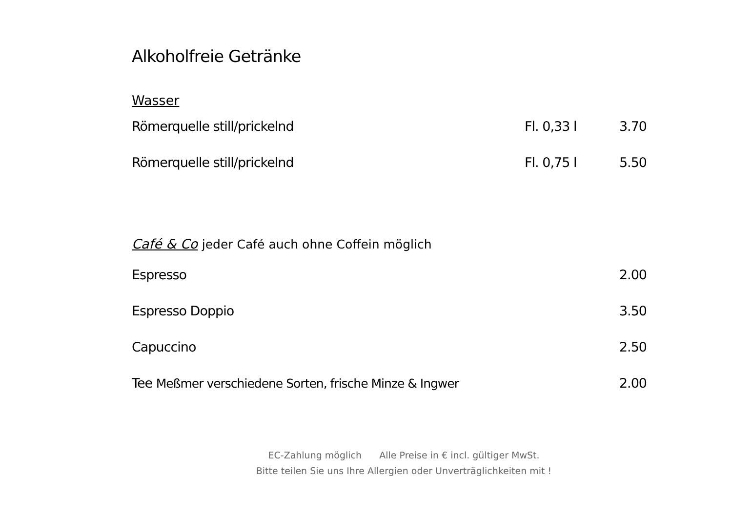Alkoholfreie Getränke
Wasser
| Römerquelle still/prickelnd | Fl. 0,33 l | 3.70 |
| Römerquelle still/prickelnd | Fl. 0,75 l | 5.50 |
Café & Co jeder Café auch ohne Coffein möglich
| Espresso | 2.00 |
| Espresso Doppio | 3.50 |
| Capuccino | 2.50 |
| Tee Meßmer verschiedene Sorten, frische Minze & Ingwer | 2.00 |
EC-Zahlung möglich Alle Preise in € incl. gültiger MwSt.
Bitte teilen Sie uns Ihre Allergien oder Unverträglichkeiten mit !